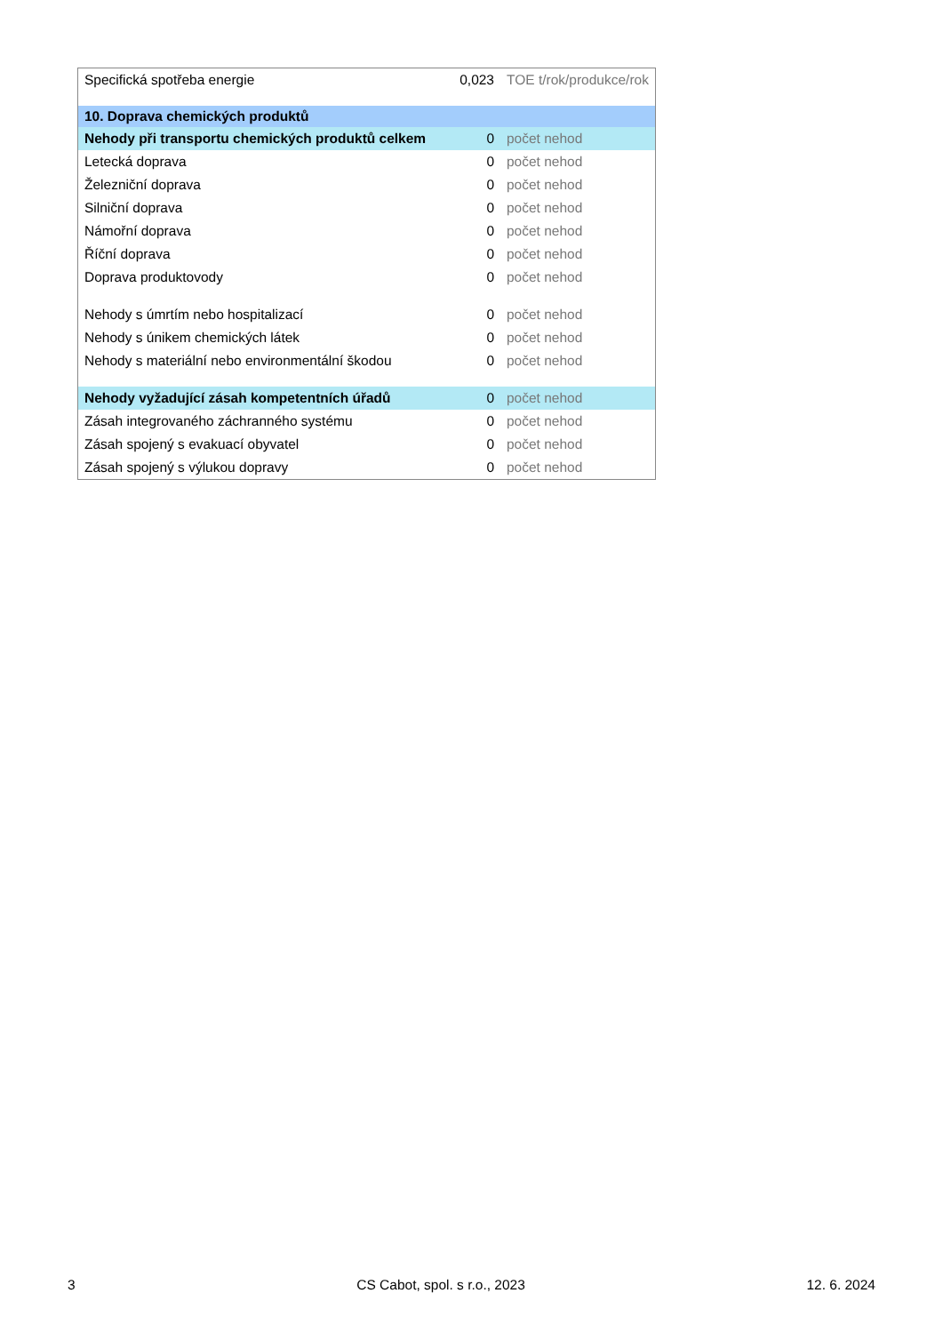| Specifická spotřeba energie | 0,023 | TOE t/rok/produkce/rok |
| 10. Doprava chemických produktů | | |
| Nehody při transportu chemických produktů celkem | 0 | počet nehod |
| Letecká doprava | 0 | počet nehod |
| Železniční doprava | 0 | počet nehod |
| Silniční doprava | 0 | počet nehod |
| Námořní doprava | 0 | počet nehod |
| Říční doprava | 0 | počet nehod |
| Doprava produktovody | 0 | počet nehod |
| Nehody s úmrtím nebo hospitalizací | 0 | počet nehod |
| Nehody s únikem chemických látek | 0 | počet nehod |
| Nehody s materiální nebo environmentální škodou | 0 | počet nehod |
| Nehody vyžadující zásah kompetentních úřadů | 0 | počet nehod |
| Zásah integrovaného záchranného systému | 0 | počet nehod |
| Zásah spojený s evakuací obyvatel | 0 | počet nehod |
| Zásah spojený s výlukou dopravy | 0 | počet nehod |
3 CS Cabot, spol. s r.o., 2023 12. 6. 2024